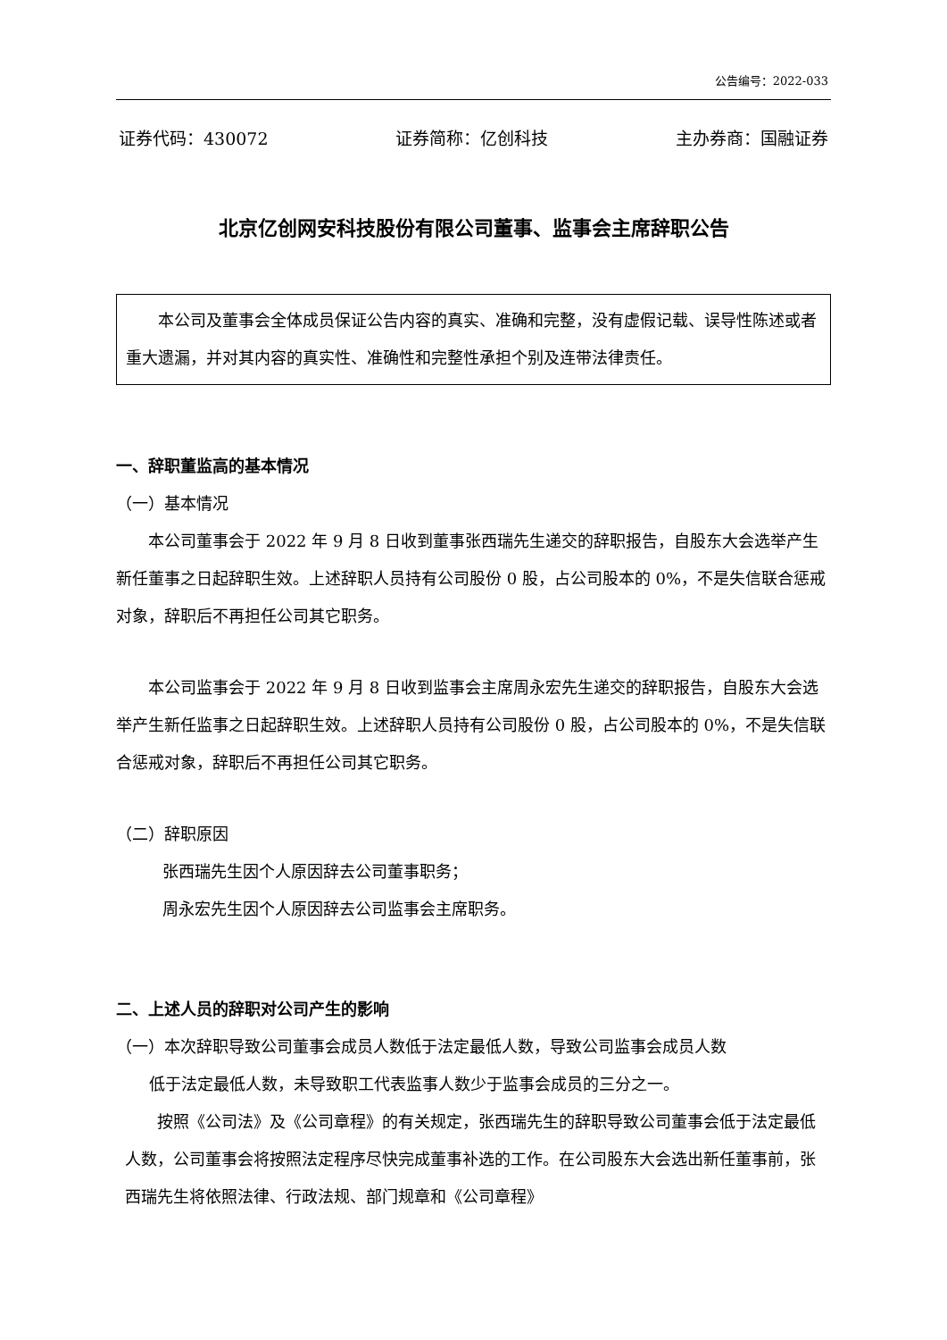公告编号：2022-033
证券代码：430072 证券简称：亿创科技 主办券商：国融证券
北京亿创网安科技股份有限公司董事、监事会主席辞职公告
本公司及董事会全体成员保证公告内容的真实、准确和完整，没有虚假记载、误导性陈述或者重大遗漏，并对其内容的真实性、准确性和完整性承担个别及连带法律责任。
一、辞职董监高的基本情况
（一）基本情况
本公司董事会于 2022 年 9 月 8 日收到董事张西瑞先生递交的辞职报告，自股东大会选举产生新任董事之日起辞职生效。上述辞职人员持有公司股份 0 股，占公司股本的 0%，不是失信联合惩戒对象，辞职后不再担任公司其它职务。
本公司监事会于 2022 年 9 月 8 日收到监事会主席周永宏先生递交的辞职报告，自股东大会选举产生新任监事之日起辞职生效。上述辞职人员持有公司股份 0 股，占公司股本的 0%，不是失信联合惩戒对象，辞职后不再担任公司其它职务。
（二）辞职原因
张西瑞先生因个人原因辞去公司董事职务；
周永宏先生因个人原因辞去公司监事会主席职务。
二、上述人员的辞职对公司产生的影响
（一）本次辞职导致公司董事会成员人数低于法定最低人数，导致公司监事会成员人数
低于法定最低人数，未导致职工代表监事人数少于监事会成员的三分之一。
按照《公司法》及《公司章程》的有关规定，张西瑞先生的辞职导致公司董事会低于法定最低人数，公司董事会将按照法定程序尽快完成董事补选的工作。在公司股东大会选出新任董事前，张西瑞先生将依照法律、行政法规、部门规章和《公司章程》